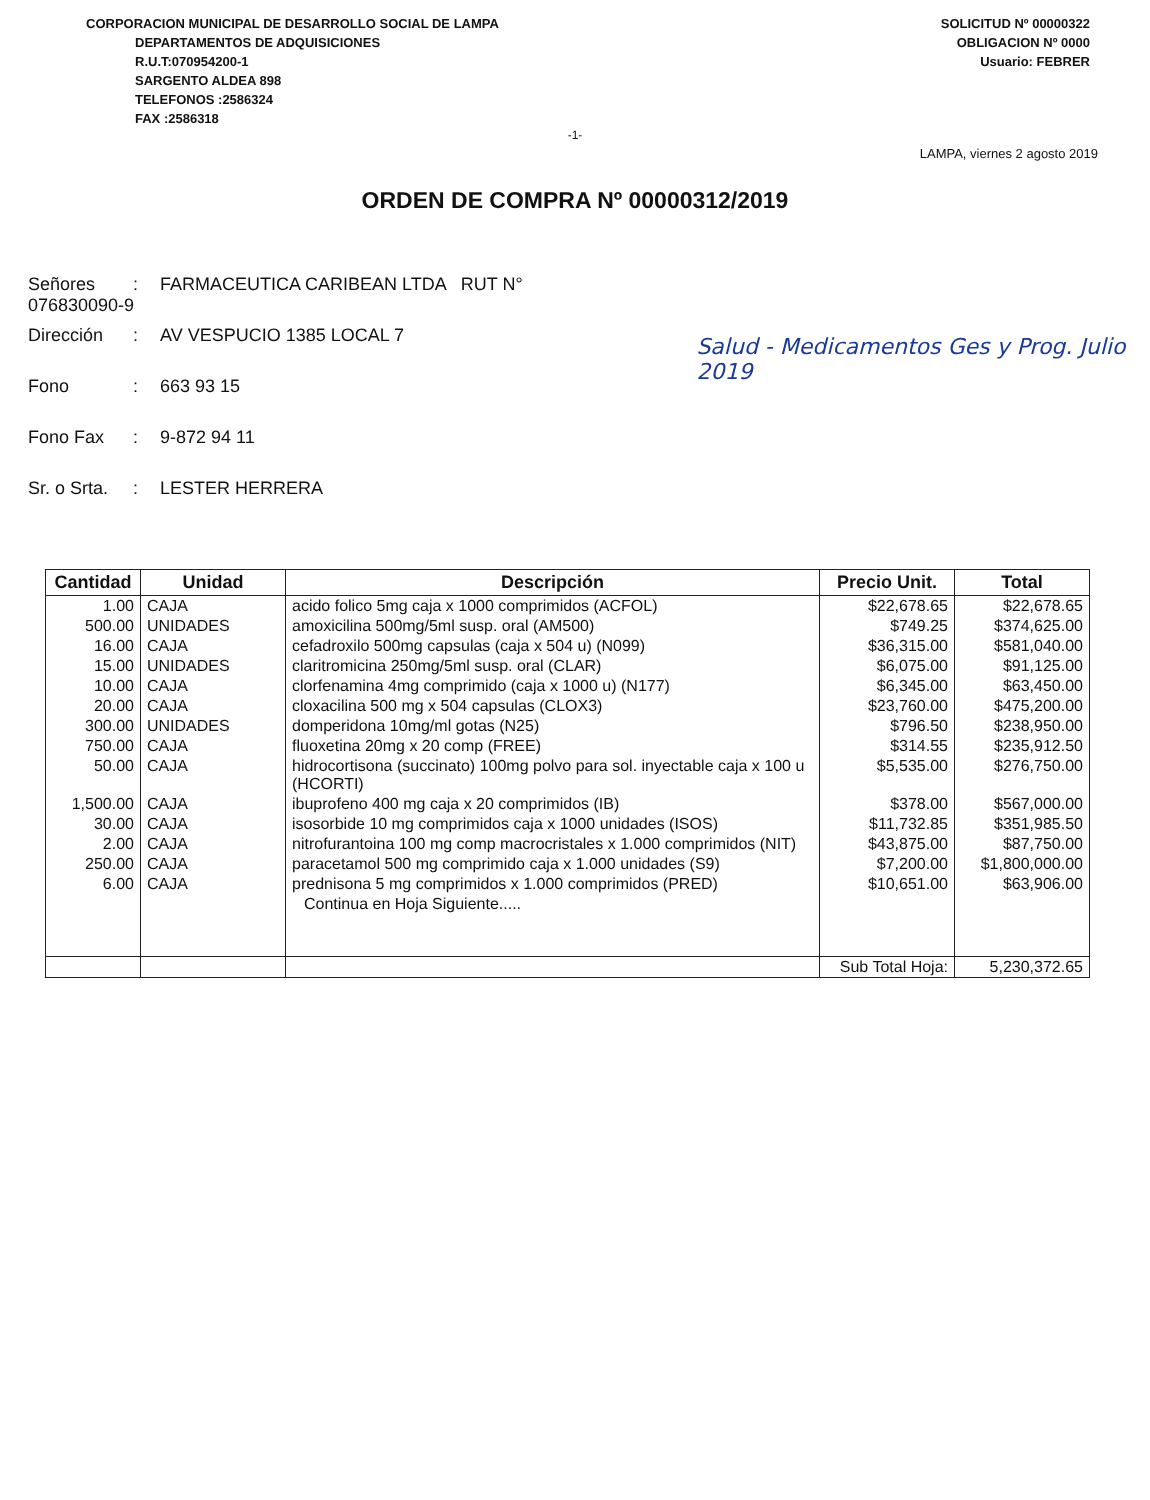CORPORACION MUNICIPAL DE DESARROLLO SOCIAL DE LAMPA
DEPARTAMENTOS DE ADQUISICIONES
R.U.T:070954200-1
SARGENTO ALDEA 898
TELEFONOS :2586324
FAX :2586318
SOLICITUD Nº 00000322
OBLIGACION Nº 0000
Usuario: FEBRER
-1-
LAMPA, viernes 2 agosto 2019
ORDEN DE COMPRA Nº 00000312/2019
Señores: FARMACEUTICA CARIBEAN LTDA RUT N° 076830090-9
Dirección: AV VESPUCIO 1385 LOCAL 7
Fono: 663 93 15
Fono Fax: 9-872 94 11
Sr. o Srta.: LESTER HERRERA
Salud - Medicamentos Ges y Prog. Julio 2019
| Cantidad | Unidad | Descripción | Precio Unit. | Total |
| --- | --- | --- | --- | --- |
| 1.00 | CAJA | acido folico 5mg caja x 1000 comprimidos (ACFOL) | $22,678.65 | $22,678.65 |
| 500.00 | UNIDADES | amoxicilina 500mg/5ml susp. oral (AM500) | $749.25 | $374,625.00 |
| 16.00 | CAJA | cefadroxilo 500mg capsulas (caja x 504 u) (N099) | $36,315.00 | $581,040.00 |
| 15.00 | UNIDADES | claritromicina 250mg/5ml susp. oral (CLAR) | $6,075.00 | $91,125.00 |
| 10.00 | CAJA | clorfenamina 4mg comprimido (caja x 1000 u) (N177) | $6,345.00 | $63,450.00 |
| 20.00 | CAJA | cloxacilina 500 mg x 504 capsulas (CLOX3) | $23,760.00 | $475,200.00 |
| 300.00 | UNIDADES | domperidona 10mg/ml gotas (N25) | $796.50 | $238,950.00 |
| 750.00 | CAJA | fluoxetina 20mg x 20 comp (FREE) | $314.55 | $235,912.50 |
| 50.00 | CAJA | hidrocortisona (succinato) 100mg polvo para sol. inyectable caja x 100 u (HCORTI) | $5,535.00 | $276,750.00 |
| 1,500.00 | CAJA | ibuprofeno 400 mg caja x 20 comprimidos (IB) | $378.00 | $567,000.00 |
| 30.00 | CAJA | isosorbide 10 mg comprimidos caja x 1000 unidades (ISOS) | $11,732.85 | $351,985.50 |
| 2.00 | CAJA | nitrofurantoina 100 mg comp macrocristales x 1.000 comprimidos (NIT) | $43,875.00 | $87,750.00 |
| 250.00 | CAJA | paracetamol 500 mg comprimido caja x 1.000 unidades (S9) | $7,200.00 | $1,800,000.00 |
| 6.00 | CAJA | prednisona 5 mg comprimidos x 1.000 comprimidos (PRED) | $10,651.00 | $63,906.00 |
| | | Continua en Hoja Siguiente..... | | |
| | | | Sub Total Hoja: | 5,230,372.65 |